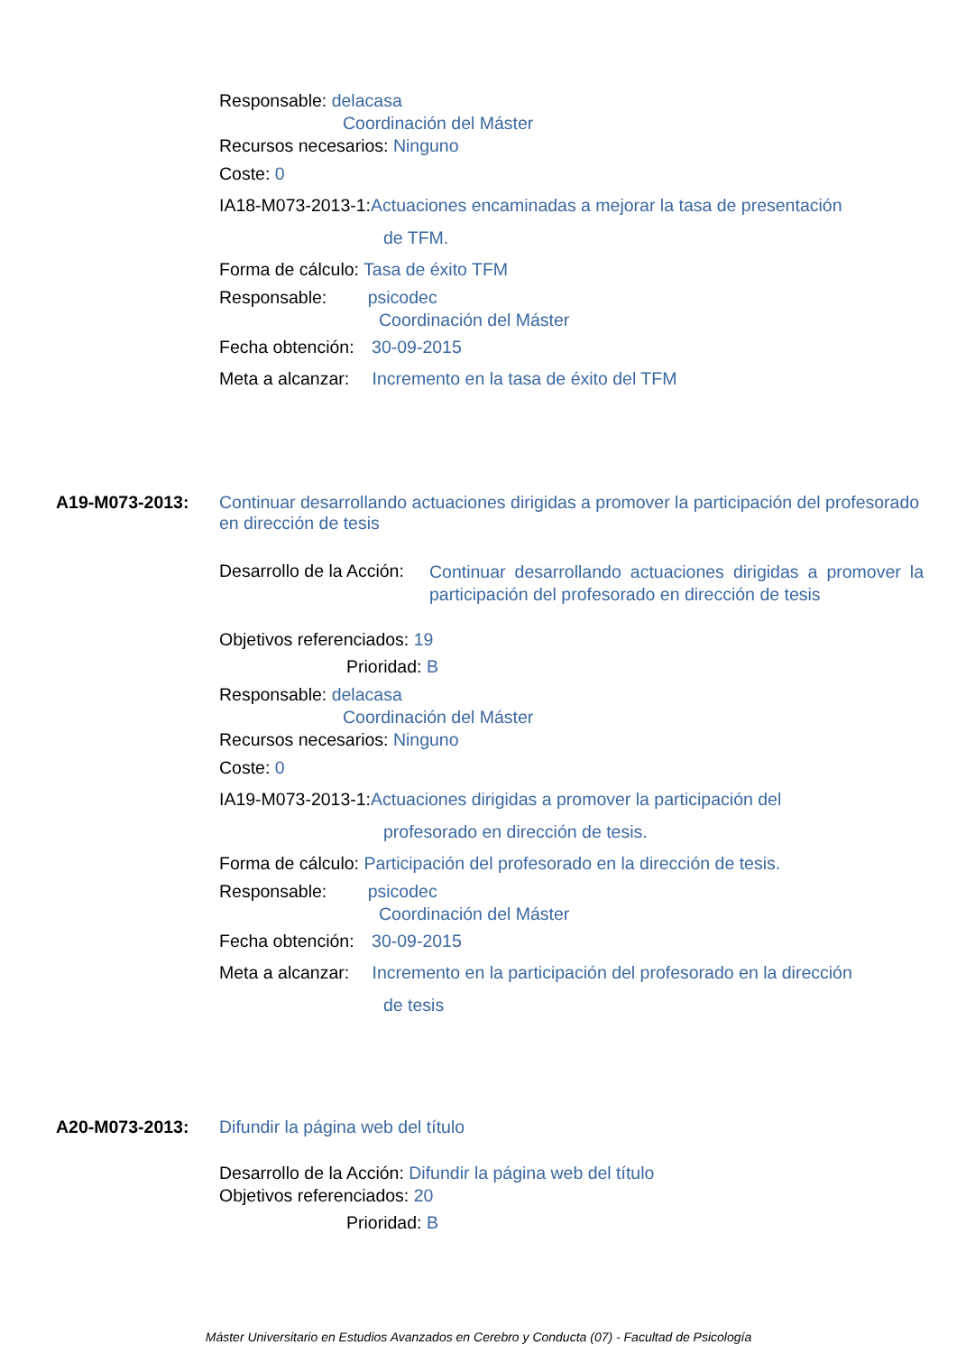Responsable: delacasa
Coordinación del Máster
Recursos necesarios: Ninguno
Coste: 0
IA18-M073-2013-1:Actuaciones encaminadas a mejorar la tasa de presentación
de TFM.
Forma de cálculo: Tasa de éxito TFM
Responsable: psicodec
Coordinación del Máster
Fecha obtención: 30-09-2015
Meta a alcanzar: Incremento en la tasa de éxito del TFM
A19-M073-2013:
Continuar desarrollando actuaciones dirigidas a promover la participación del profesorado en dirección de tesis
Desarrollo de la Acción:
Continuar desarrollando actuaciones dirigidas a promover la participación del profesorado en dirección de tesis
Objetivos referenciados: 19
Prioridad: B
Responsable: delacasa
Coordinación del Máster
Recursos necesarios: Ninguno
Coste: 0
IA19-M073-2013-1:Actuaciones dirigidas a promover la participación del
profesorado en dirección de tesis.
Forma de cálculo: Participación del profesorado en la dirección de tesis.
Responsable: psicodec
Coordinación del Máster
Fecha obtención: 30-09-2015
Meta a alcanzar: Incremento en la participación del profesorado en la dirección
de tesis
A20-M073-2013: Difundir la página web del título
Desarrollo de la Acción: Difundir la página web del título
Objetivos referenciados: 20
Prioridad: B
Máster Universitario en Estudios Avanzados en Cerebro y Conducta (07) - Facultad de Psicología